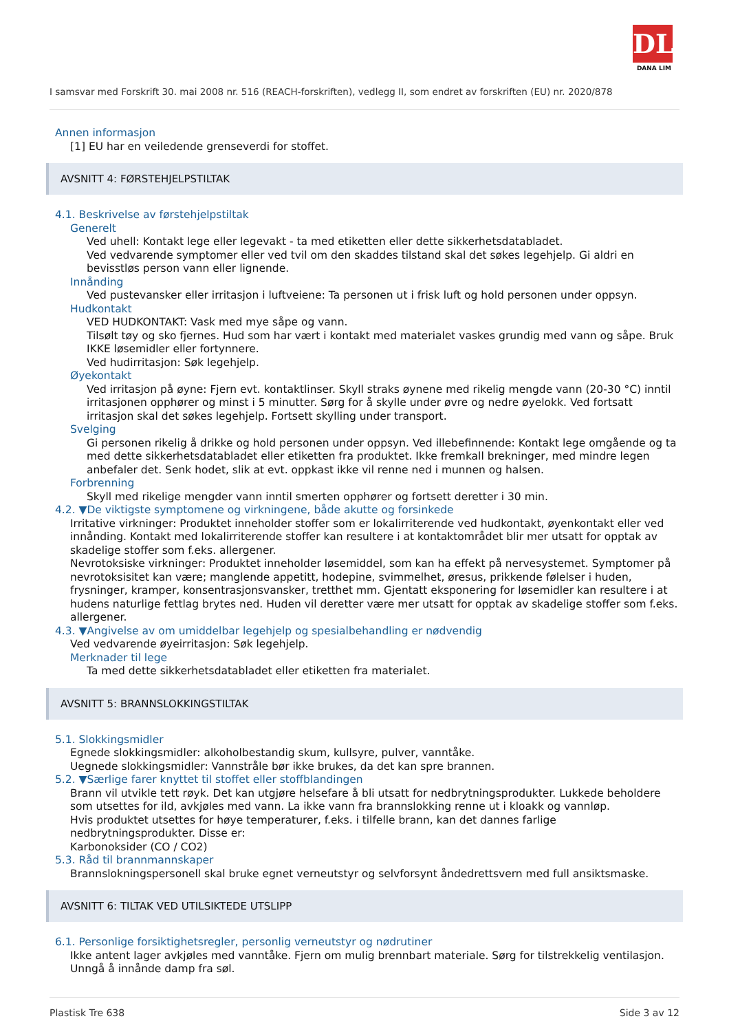DL
DANA LIM
I samsvar med Forskrift 30. mai 2008 nr. 516 (REACH-forskriften), vedlegg II, som endret av forskriften (EU) nr. 2020/878
Annen informasjon
[1] EU har en veiledende grenseverdi for stoffet.
AVSNITT 4: FØRSTEHJELPSTILTAK
4.1. Beskrivelse av førstehjelpstiltak
Generelt
Ved uhell: Kontakt lege eller legevakt - ta med etiketten eller dette sikkerhetsdatabladet.
Ved vedvarende symptomer eller ved tvil om den skaddes tilstand skal det søkes legehjelp. Gi aldri en bevisstløs person vann eller lignende.
Innånding
Ved pustevansker eller irritasjon i luftveiene: Ta personen ut i frisk luft og hold personen under oppsyn.
Hudkontakt
VED HUDKONTAKT: Vask med mye såpe og vann.
Tilsølt tøy og sko fjernes. Hud som har vært i kontakt med materialet vaskes grundig med vann og såpe. Bruk IKKE løsemidler eller fortynnere.
Ved hudirritasjon: Søk legehjelp.
Øyekontakt
Ved irritasjon på øyne: Fjern evt. kontaktlinser. Skyll straks øynene med rikelig mengde vann (20-30 °C) inntil irritasjonen opphører og minst i 5 minutter. Sørg for å skylle under øvre og nedre øyelokk. Ved fortsatt irritasjon skal det søkes legehjelp. Fortsett skylling under transport.
Svelging
Gi personen rikelig å drikke og hold personen under oppsyn. Ved illebefinnende: Kontakt lege omgående og ta med dette sikkerhetsdatabladet eller etiketten fra produktet. Ikke fremkall brekninger, med mindre legen anbefaler det. Senk hodet, slik at evt. oppkast ikke vil renne ned i munnen og halsen.
Forbrenning
Skyll med rikelige mengder vann inntil smerten opphører og fortsett deretter i 30 min.
4.2. ▼De viktigste symptomene og virkningene, både akutte og forsinkede
Irritative virkninger: Produktet inneholder stoffer som er lokalirriterende ved hudkontakt, øyenkontakt eller ved innånding. Kontakt med lokalirriterende stoffer kan resultere i at kontaktområdet blir mer utsatt for opptak av skadelige stoffer som f.eks. allergener.
Nevrotoksiske virkninger: Produktet inneholder løsemiddel, som kan ha effekt på nervesystemet. Symptomer på nevrotoksisitet kan være; manglende appetitt, hodepine, svimmelhet, øresus, prikkende følelser i huden, frysninger, kramper, konsentrasjonsvansker, tretthet mm. Gjentatt eksponering for løsemidler kan resultere i at hudens naturlige fettlag brytes ned. Huden vil deretter være mer utsatt for opptak av skadelige stoffer som f.eks. allergener.
4.3. ▼Angivelse av om umiddelbar legehjelp og spesialbehandling er nødvendig
Ved vedvarende øyeirritasjon: Søk legehjelp.
Merknader til lege
Ta med dette sikkerhetsdatabladet eller etiketten fra materialet.
AVSNITT 5: BRANNSLOKKINGSTILTAK
5.1. Slokkingsmidler
Egnede slokkingsmidler: alkoholbestandig skum, kullsyre, pulver, vanntåke.
Uegnede slokkingsmidler: Vannstråle bør ikke brukes, da det kan spre brannen.
5.2. ▼Særlige farer knyttet til stoffet eller stoffblandingen
Brann vil utvikle tett røyk. Det kan utgjøre helsefare å bli utsatt for nedbrytningsprodukter. Lukkede beholdere som utsettes for ild, avkjøles med vann. La ikke vann fra brannslokking renne ut i kloakk og vannløp.
Hvis produktet utsettes for høye temperaturer, f.eks. i tilfelle brann, kan det dannes farlige nedbrytningsprodukter. Disse er:
Karbonoksider (CO / CO2)
5.3. Råd til brannmannskaper
Brannslokningspersonell skal bruke egnet verneutstyr og selvforsynt åndedrettsvern med full ansiktsmaske.
AVSNITT 6: TILTAK VED UTILSIKTEDE UTSLIPP
6.1. Personlige forsiktighetsregler, personlig verneutstyr og nødrutiner
Ikke antent lager avkjøles med vanntåke. Fjern om mulig brennbart materiale. Sørg for tilstrekkelig ventilasjon.
Unngå å innånde damp fra søl.
Plastisk Tre 638 Side 3 av 12